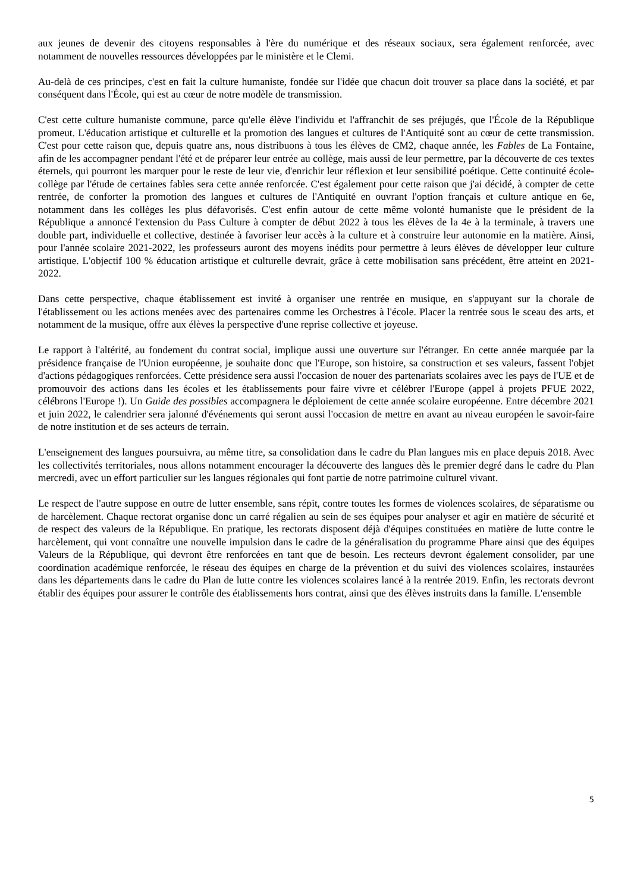aux jeunes de devenir des citoyens responsables à l'ère du numérique et des réseaux sociaux, sera également renforcée, avec notamment de nouvelles ressources développées par le ministère et le Clemi.
Au-delà de ces principes, c'est en fait la culture humaniste, fondée sur l'idée que chacun doit trouver sa place dans la société, et par conséquent dans l'École, qui est au cœur de notre modèle de transmission.
C'est cette culture humaniste commune, parce qu'elle élève l'individu et l'affranchit de ses préjugés, que l'École de la République promeut. L'éducation artistique et culturelle et la promotion des langues et cultures de l'Antiquité sont au cœur de cette transmission. C'est pour cette raison que, depuis quatre ans, nous distribuons à tous les élèves de CM2, chaque année, les Fables de La Fontaine, afin de les accompagner pendant l'été et de préparer leur entrée au collège, mais aussi de leur permettre, par la découverte de ces textes éternels, qui pourront les marquer pour le reste de leur vie, d'enrichir leur réflexion et leur sensibilité poétique. Cette continuité école-collège par l'étude de certaines fables sera cette année renforcée. C'est également pour cette raison que j'ai décidé, à compter de cette rentrée, de conforter la promotion des langues et cultures de l'Antiquité en ouvrant l'option français et culture antique en 6e, notamment dans les collèges les plus défavorisés. C'est enfin autour de cette même volonté humaniste que le président de la République a annoncé l'extension du Pass Culture à compter de début 2022 à tous les élèves de la 4e à la terminale, à travers une double part, individuelle et collective, destinée à favoriser leur accès à la culture et à construire leur autonomie en la matière. Ainsi, pour l'année scolaire 2021-2022, les professeurs auront des moyens inédits pour permettre à leurs élèves de développer leur culture artistique. L'objectif 100 % éducation artistique et culturelle devrait, grâce à cette mobilisation sans précédent, être atteint en 2021-2022.
Dans cette perspective, chaque établissement est invité à organiser une rentrée en musique, en s'appuyant sur la chorale de l'établissement ou les actions menées avec des partenaires comme les Orchestres à l'école. Placer la rentrée sous le sceau des arts, et notamment de la musique, offre aux élèves la perspective d'une reprise collective et joyeuse.
Le rapport à l'altérité, au fondement du contrat social, implique aussi une ouverture sur l'étranger. En cette année marquée par la présidence française de l'Union européenne, je souhaite donc que l'Europe, son histoire, sa construction et ses valeurs, fassent l'objet d'actions pédagogiques renforcées. Cette présidence sera aussi l'occasion de nouer des partenariats scolaires avec les pays de l'UE et de promouvoir des actions dans les écoles et les établissements pour faire vivre et célébrer l'Europe (appel à projets PFUE 2022, célébrons l'Europe !). Un Guide des possibles accompagnera le déploiement de cette année scolaire européenne. Entre décembre 2021 et juin 2022, le calendrier sera jalonné d'événements qui seront aussi l'occasion de mettre en avant au niveau européen le savoir-faire de notre institution et de ses acteurs de terrain.
L'enseignement des langues poursuivra, au même titre, sa consolidation dans le cadre du Plan langues mis en place depuis 2018. Avec les collectivités territoriales, nous allons notamment encourager la découverte des langues dès le premier degré dans le cadre du Plan mercredi, avec un effort particulier sur les langues régionales qui font partie de notre patrimoine culturel vivant.
Le respect de l'autre suppose en outre de lutter ensemble, sans répit, contre toutes les formes de violences scolaires, de séparatisme ou de harcèlement. Chaque rectorat organise donc un carré régalien au sein de ses équipes pour analyser et agir en matière de sécurité et de respect des valeurs de la République. En pratique, les rectorats disposent déjà d'équipes constituées en matière de lutte contre le harcèlement, qui vont connaître une nouvelle impulsion dans le cadre de la généralisation du programme Phare ainsi que des équipes Valeurs de la République, qui devront être renforcées en tant que de besoin. Les recteurs devront également consolider, par une coordination académique renforcée, le réseau des équipes en charge de la prévention et du suivi des violences scolaires, instaurées dans les départements dans le cadre du Plan de lutte contre les violences scolaires lancé à la rentrée 2019. Enfin, les rectorats devront établir des équipes pour assurer le contrôle des établissements hors contrat, ainsi que des élèves instruits dans la famille. L'ensemble
5